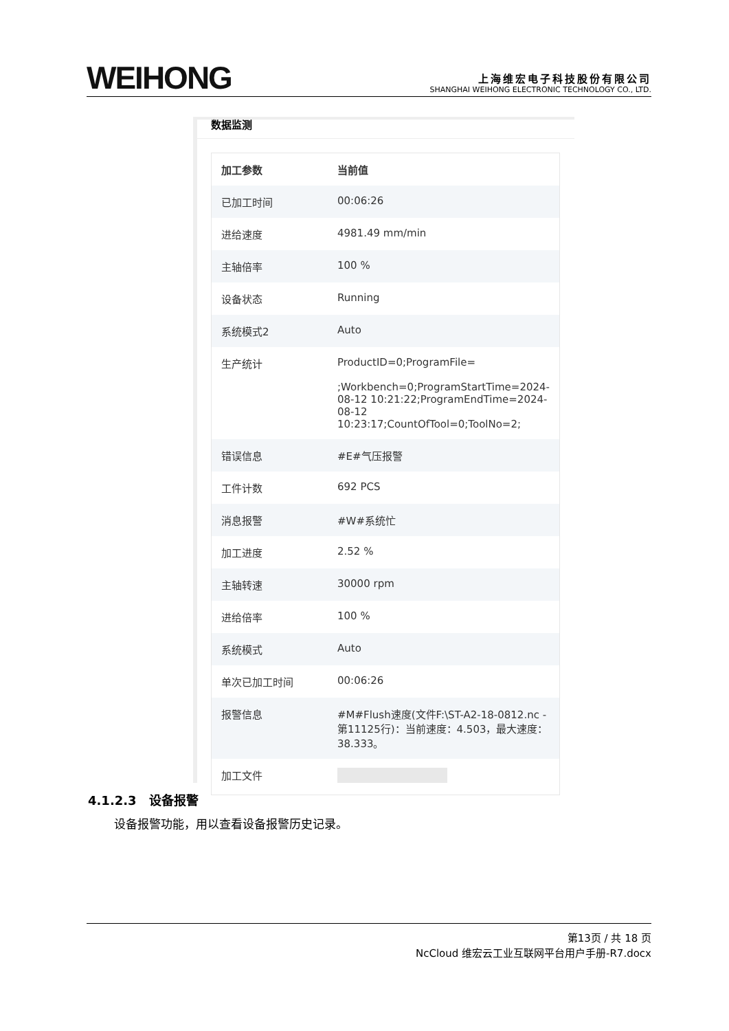WEIHONG
上海维宏电子科技股份有限公司
SHANGHAI WEIHONG ELECTRONIC TECHNOLOGY CO., LTD.
数据监测
| 加工参数 | 当前值 |
| --- | --- |
| 已加工时间 | 00:06:26 |
| 进给速度 | 4981.49 mm/min |
| 主轴倍率 | 100 % |
| 设备状态 | Running |
| 系统模式2 | Auto |
| 生产统计 | ProductID=0;ProgramFile= ;Workbench=0;ProgramStartTime=2024-08-12 10:21:22;ProgramEndTime=2024-08-12 10:23:17;CountOfTool=0;ToolNo=2; |
| 错误信息 | #E#气压报警 |
| 工件计数 | 692 PCS |
| 消息报警 | #W#系统忙 |
| 加工进度 | 2.52 % |
| 主轴转速 | 30000 rpm |
| 进给倍率 | 100 % |
| 系统模式 | Auto |
| 单次已加工时间 | 00:06:26 |
| 报警信息 | #M#Flush速度(文件F:\ST-A2-18-0812.nc - 第11125行)：当前速度：4.503，最大速度：38.333。 |
| 加工文件 | |
4.1.2.3 设备报警
设备报警功能，用以查看设备报警历史记录。
第13页 / 共 18 页
NcCloud 维宏云工业互联网平台用户手册-R7.docx